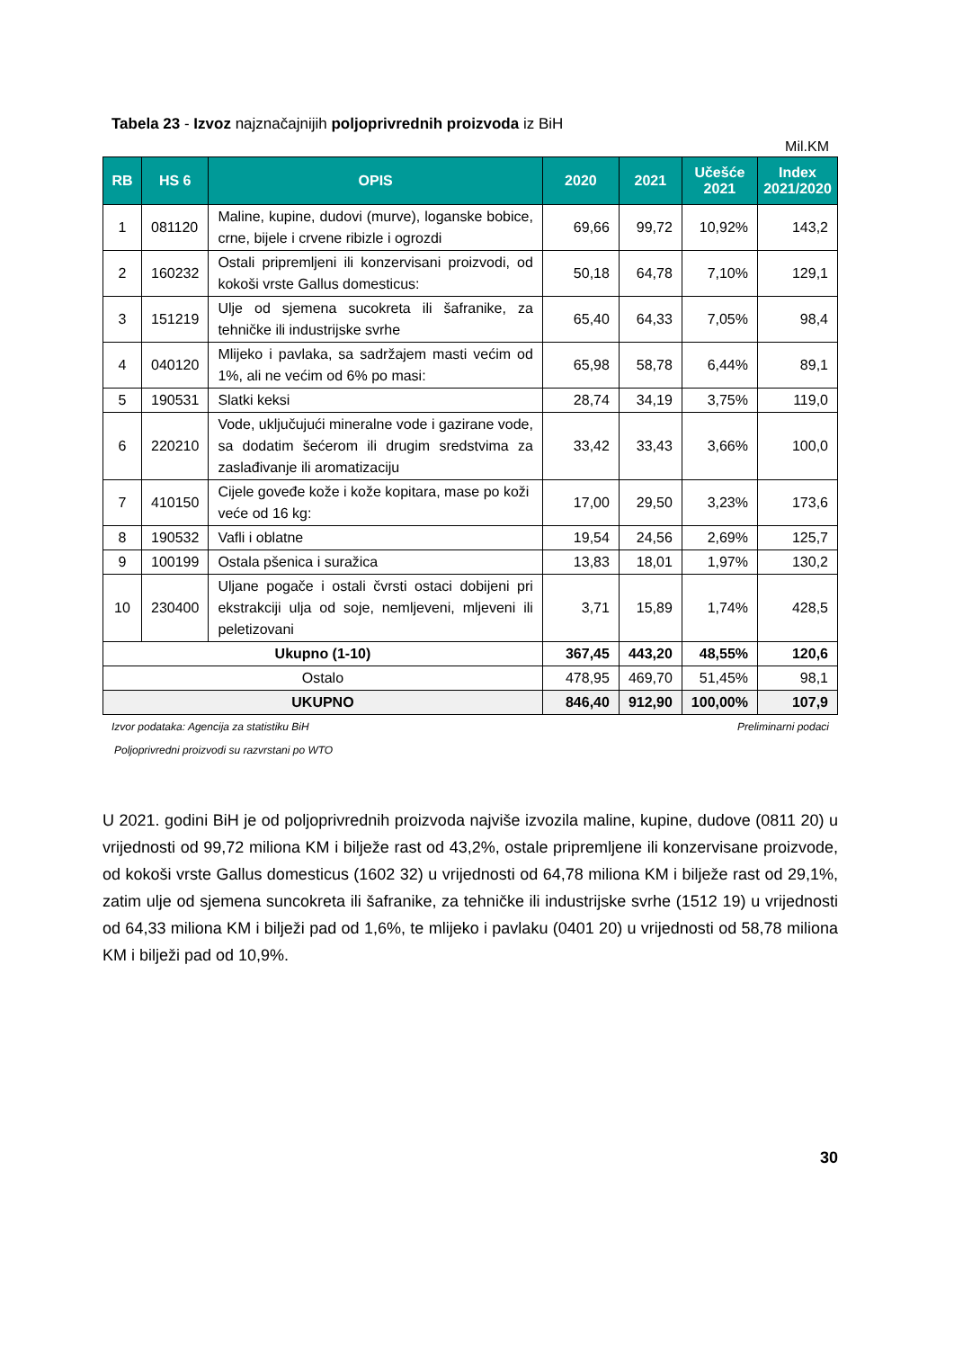Tabela 23 - Izvoz najznačajnijih poljoprivrednih proizvoda iz BiH
Mil.KM
| RB | HS 6 | OPIS | 2020 | 2021 | Učešće 2021 | Index 2021/2020 |
| --- | --- | --- | --- | --- | --- | --- |
| 1 | 081120 | Maline, kupine, dudovi (murve), loganske bobice, crne, bijele i crvene ribizle i ogrozdi | 69,66 | 99,72 | 10,92% | 143,2 |
| 2 | 160232 | Ostali pripremljeni ili konzervisani proizvodi, od kokoši vrste Gallus domesticus: | 50,18 | 64,78 | 7,10% | 129,1 |
| 3 | 151219 | Ulje od sjemena sucokreta ili šafranike, za tehničke ili industrijske svrhe | 65,40 | 64,33 | 7,05% | 98,4 |
| 4 | 040120 | Mlijeko i pavlaka, sa sadržajem masti većim od 1%, ali ne većim od 6% po masi: | 65,98 | 58,78 | 6,44% | 89,1 |
| 5 | 190531 | Slatki keksi | 28,74 | 34,19 | 3,75% | 119,0 |
| 6 | 220210 | Vode, uključujući mineralne vode i gazirane vode, sa dodatim šećerom ili drugim sredstvima za zaslađivanje ili aromatizaciju | 33,42 | 33,43 | 3,66% | 100,0 |
| 7 | 410150 | Cijele goveđe kože i kože kopitara, mase po koži veće od 16 kg: | 17,00 | 29,50 | 3,23% | 173,6 |
| 8 | 190532 | Vafli i oblatne | 19,54 | 24,56 | 2,69% | 125,7 |
| 9 | 100199 | Ostala pšenica i suražica | 13,83 | 18,01 | 1,97% | 130,2 |
| 10 | 230400 | Uljane pogače i ostali čvrsti ostaci dobijeni pri ekstrakciji ulja od soje, nemljeveni, mljeveni ili peletizovani | 3,71 | 15,89 | 1,74% | 428,5 |
| Ukupno (1-10) | | | 367,45 | 443,20 | 48,55% | 120,6 |
| Ostalo | | | 478,95 | 469,70 | 51,45% | 98,1 |
| UKUPNO | | | 846,40 | 912,90 | 100,00% | 107,9 |
Izvor podataka: Agencija za statistiku BiH Preliminarni podaci
Poljoprivredni proizvodi su razvrstani po WTO
U 2021. godini BiH je od poljoprivrednih proizvoda najviše izvozila maline, kupine, dudove (0811 20) u vrijednosti od 99,72 miliona KM i bilježe rast od 43,2%, ostale pripremljene ili konzervisane proizvode, od kokoši vrste Gallus domesticus (1602 32) u vrijednosti od 64,78 miliona KM i bilježe rast od 29,1%, zatim ulje od sjemena suncokreta ili šafranike, za tehničke ili industrijske svrhe (1512 19) u vrijednosti od 64,33 miliona KM i bilježi pad od 1,6%, te mlijeko i pavlaku (0401 20) u vrijednosti od 58,78 miliona KM i bilježi pad od 10,9%.
30